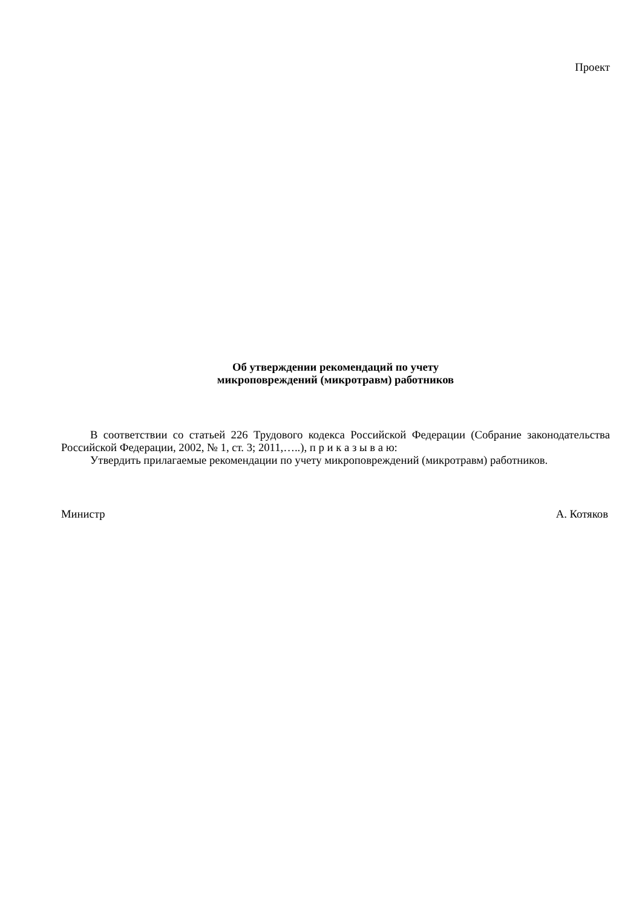Проект
Об утверждении рекомендаций по учету
микроповреждений (микротравм) работников
В соответствии со статьей 226 Трудового кодекса Российской Федерации (Собрание законодательства Российской Федерации, 2002, № 1, ст. 3; 2011,…..), п р и к а з ы в а ю:
Утвердить прилагаемые рекомендации по учету микроповреждений (микротравм) работников.
Министр А. Котяков